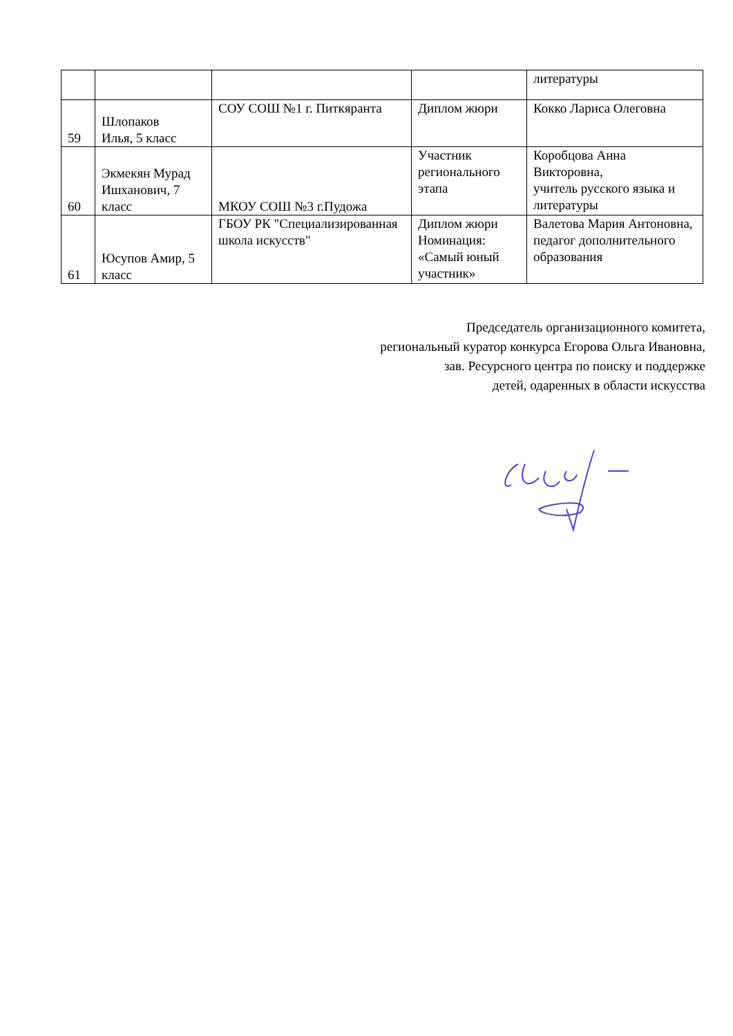| | | | | литературы |
| 59 | Шлопаков Илья, 5 класс | СОУ СОШ №1 г. Питкяранта | Диплом жюри | Кокко Лариса Олеговна |
| 60 | Экмекян Мурад Ишханович, 7 класс | МКОУ СОШ №3 г.Пудожа | Участник регионального этапа | Коробцова Анна Викторовна, учитель русского языка и литературы |
| 61 | Юсупов Амир, 5 класс | ГБОУ РК "Специализированная школа искусств" | Диплом жюри Номинация: «Самый юный участник» | Валетова Мария Антоновна, педагог дополнительного образования |
Председатель организационного комитета,
региональный куратор конкурса Егорова Ольга Ивановна,
зав. Ресурсного центра по поиску и поддержке
детей, одаренных в области искусства